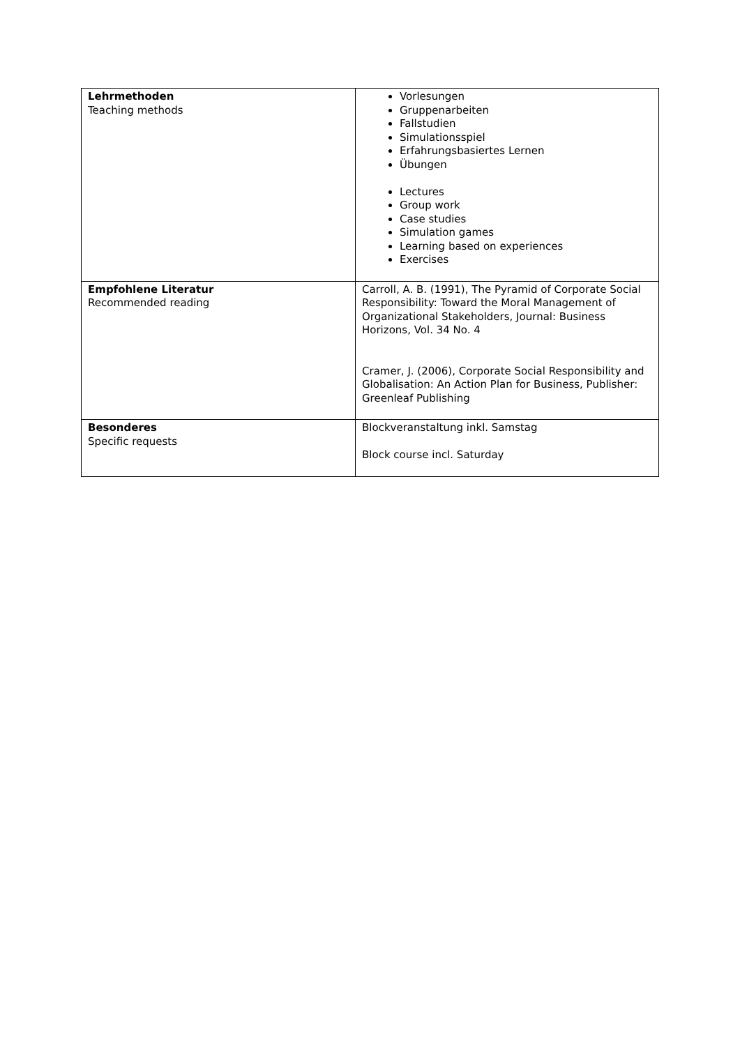| Lehrmethoden Teaching methods | Vorlesungen Gruppenarbeiten Fallstudien Simulationsspiel Erfahrungsbasiertes Lernen Übungen Lectures Group work Case studies Simulation games Learning based on experiences Exercises |
| Empfohlene Literatur Recommended reading | Carroll, A. B. (1991), The Pyramid of Corporate Social Responsibility: Toward the Moral Management of Organizational Stakeholders, Journal: Business Horizons, Vol. 34 No. 4 Cramer, J. (2006), Corporate Social Responsibility and Globalisation: An Action Plan for Business, Publisher: Greenleaf Publishing |
| Besonderes Specific requests | Blockveranstaltung inkl. Samstag Block course incl. Saturday |